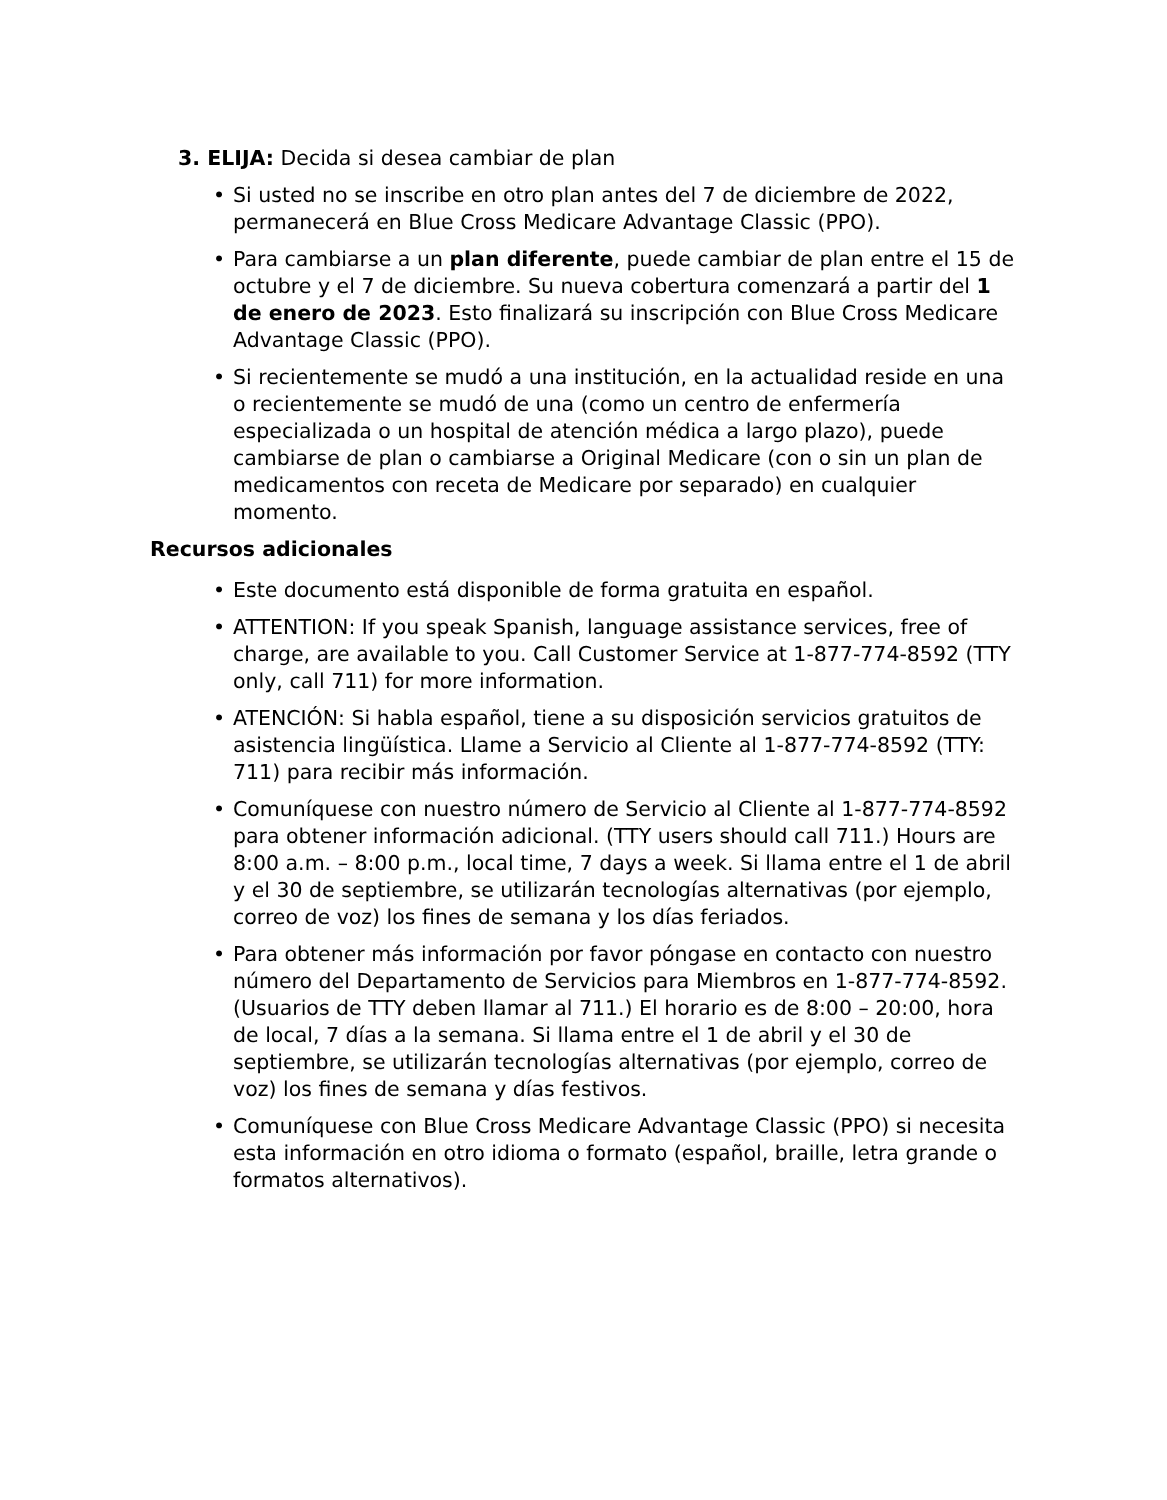3. ELIJA: Decida si desea cambiar de plan
• Si usted no se inscribe en otro plan antes del 7 de diciembre de 2022, permanecerá en Blue Cross Medicare Advantage Classic (PPO).
• Para cambiarse a un plan diferente, puede cambiar de plan entre el 15 de octubre y el 7 de diciembre. Su nueva cobertura comenzará a partir del 1 de enero de 2023. Esto finalizará su inscripción con Blue Cross Medicare Advantage Classic (PPO).
• Si recientemente se mudó a una institución, en la actualidad reside en una o recientemente se mudó de una (como un centro de enfermería especializada o un hospital de atención médica a largo plazo), puede cambiarse de plan o cambiarse a Original Medicare (con o sin un plan de medicamentos con receta de Medicare por separado) en cualquier momento.
Recursos adicionales
• Este documento está disponible de forma gratuita en español.
• ATTENTION: If you speak Spanish, language assistance services, free of charge, are available to you. Call Customer Service at 1-877-774-8592 (TTY only, call 711) for more information.
• ATENCIÓN: Si habla español, tiene a su disposición servicios gratuitos de asistencia lingüística. Llame a Servicio al Cliente al 1-877-774-8592 (TTY: 711) para recibir más información.
• Comuníquese con nuestro número de Servicio al Cliente al 1-877-774-8592 para obtener información adicional. (TTY users should call 711.) Hours are 8:00 a.m. – 8:00 p.m., local time, 7 days a week. Si llama entre el 1 de abril y el 30 de septiembre, se utilizarán tecnologías alternativas (por ejemplo, correo de voz) los fines de semana y los días feriados.
• Para obtener más información por favor póngase en contacto con nuestro número del Departamento de Servicios para Miembros en 1-877-774-8592. (Usuarios de TTY deben llamar al 711.) El horario es de 8:00 – 20:00, hora de local, 7 días a la semana. Si llama entre el 1 de abril y el 30 de septiembre, se utilizarán tecnologías alternativas (por ejemplo, correo de voz) los fines de semana y días festivos.
• Comuníquese con Blue Cross Medicare Advantage Classic (PPO) si necesita esta información en otro idioma o formato (español, braille, letra grande o formatos alternativos).